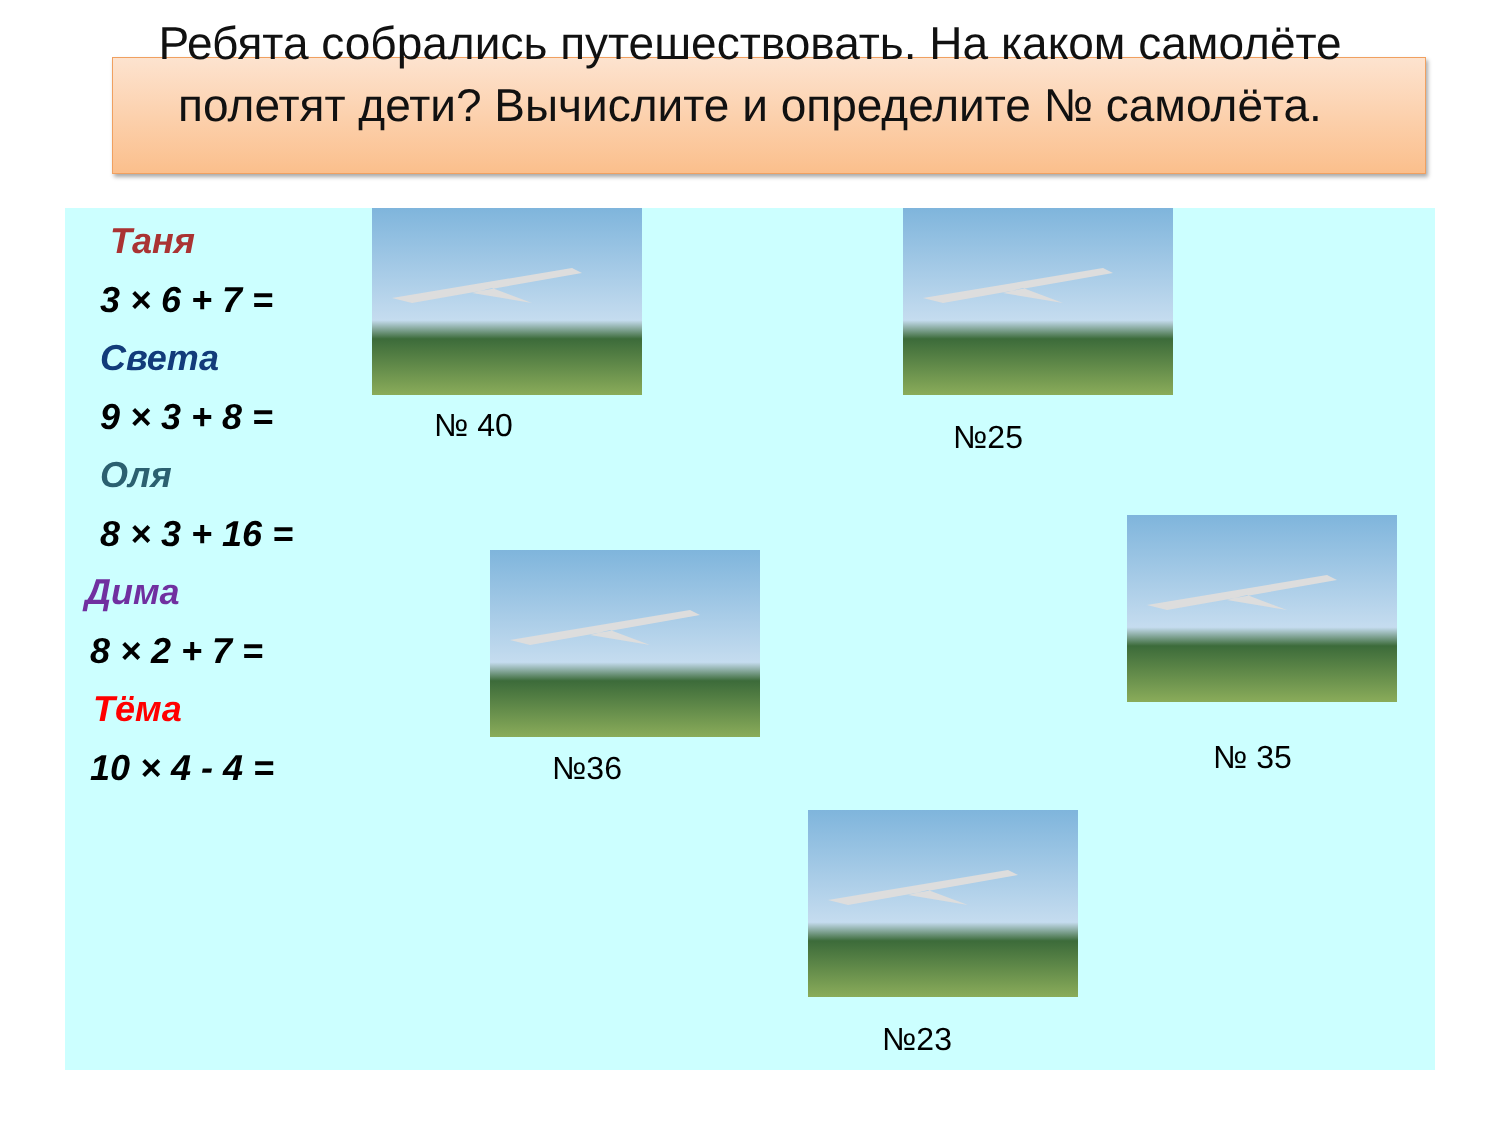Ребята собрались путешествовать. На каком самолёте полетят дети? Вычислите и определите № самолёта.
Таня
3 × 6 + 7 =
Света
9 × 3 + 8 =
Оля
8 × 3 + 16 =
Дима
8 × 2 + 7 =
Тёма
10 × 4 - 4 =
№ 40 №25
№36 № 35
№23